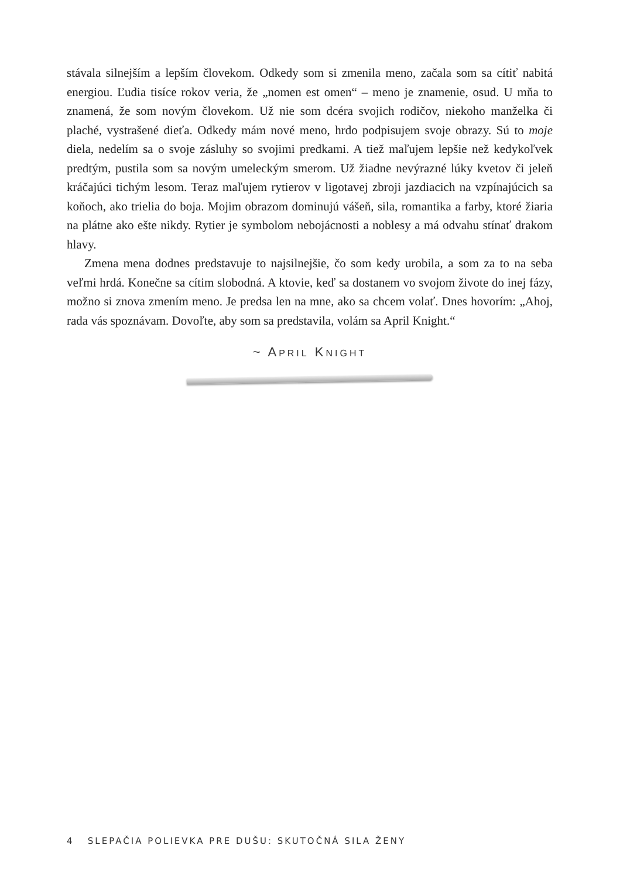stávala silnejším a lepším človekom. Odkedy som si zmenila meno, začala som sa cítiť nabitá energiou. Ľudia tisíce rokov veria, že „nomen est omen“ – meno je znamenie, osud. U mňa to znamená, že som novým človekom. Už nie som dcéra svojich rodičov, niekoho manželka či plaché, vystrašené dieťa. Odkedy mám nové meno, hrdo podpisujem svoje obrazy. Sú to moje diela, nedelím sa o svoje zásluhy so svojimi predkami. A tiež maľujem lepšie než kedykoľvek predtým, pustila som sa novým umeleckým smerom. Už žiadne nevýrazné lúky kvetov či jeleň kráčajúci tichým lesom. Teraz maľujem rytierov v ligotavej zbroji jazdiacich na vzpínajúcich sa koňoch, ako trielia do boja. Mojim obrazom dominujú vášeň, sila, romantika a farby, ktoré žiaria na plátne ako ešte nikdy. Rytier je symbolom nebojácnosti a noblesy a má odvahu stínať drakom hlavy.
Zmena mena dodnes predstavuje to najsilnejšie, čo som kedy urobila, a som za to na seba veľmi hrdá. Konečne sa cítim slobodná. A ktovie, keď sa dostanem vo svojom živote do inej fázy, možno si znova zmením meno. Je predsa len na mne, ako sa chcem volať. Dnes hovorím: „Ahoj, rada vás spoznávam. Dovoľte, aby som sa predstavila, volám sa April Knight.“
~ APRIL KNIGHT
4 SLEPAČIA POLIEVKA PRE DUŠU: SKUTOČNÁ SILA ŽENY